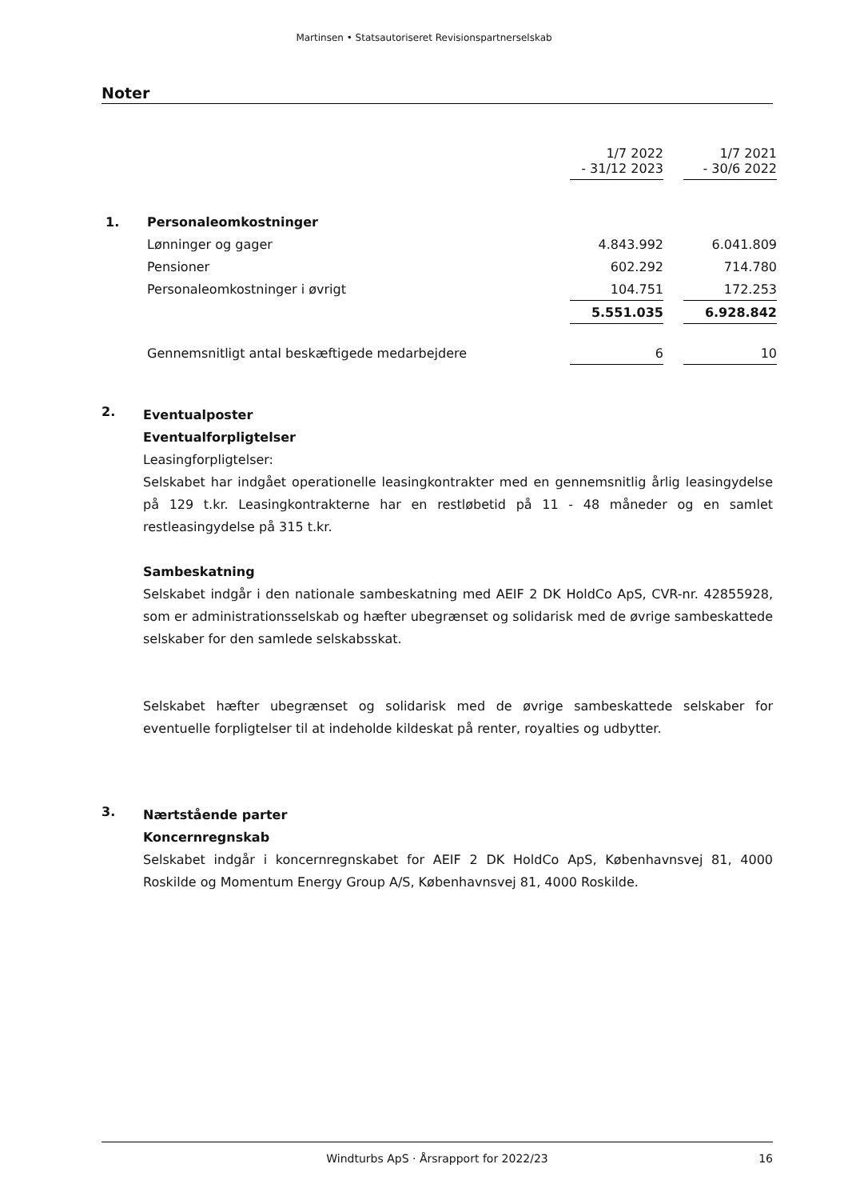Martinsen • Statsautoriseret Revisionspartnerselskab
Noter
| | | 1/7 2022 - 31/12 2023 | | 1/7 2021 - 30/6 2022 |
| 1. | Personaleomkostninger | | | |
| | Lønninger og gager | 4.843.992 | | 6.041.809 |
| | Pensioner | 602.292 | | 714.780 |
| | Personaleomkostninger i øvrigt | 104.751 | | 172.253 |
| | | 5.551.035 | | 6.928.842 |
| | Gennemsnitligt antal beskæftigede medarbejdere | 6 | | 10 |
2.
Eventualposter
Eventualforpligtelser
Leasingforpligtelser:
Selskabet har indgået operationelle leasingkontrakter med en gennemsnitlig årlig leasingydelse på 129 t.kr. Leasingkontrakterne har en restløbetid på 11 - 48 måneder og en samlet restleasingydelse på 315 t.kr.
Sambeskatning
Selskabet indgår i den nationale sambeskatning med AEIF 2 DK HoldCo ApS, CVR-nr. 42855928, som er administrationsselskab og hæfter ubegrænset og solidarisk med de øvrige sambeskattede selskaber for den samlede selskabsskat.
Selskabet hæfter ubegrænset og solidarisk med de øvrige sambeskattede selskaber for eventuelle forpligtelser til at indeholde kildeskat på renter, royalties og udbytter.
3.
Nærtstående parter
Koncernregnskab
Selskabet indgår i koncernregnskabet for AEIF 2 DK HoldCo ApS, Københavnsvej 81, 4000 Roskilde og Momentum Energy Group A/S, Københavnsvej 81, 4000 Roskilde.
Windturbs ApS · Årsrapport for 2022/23 16